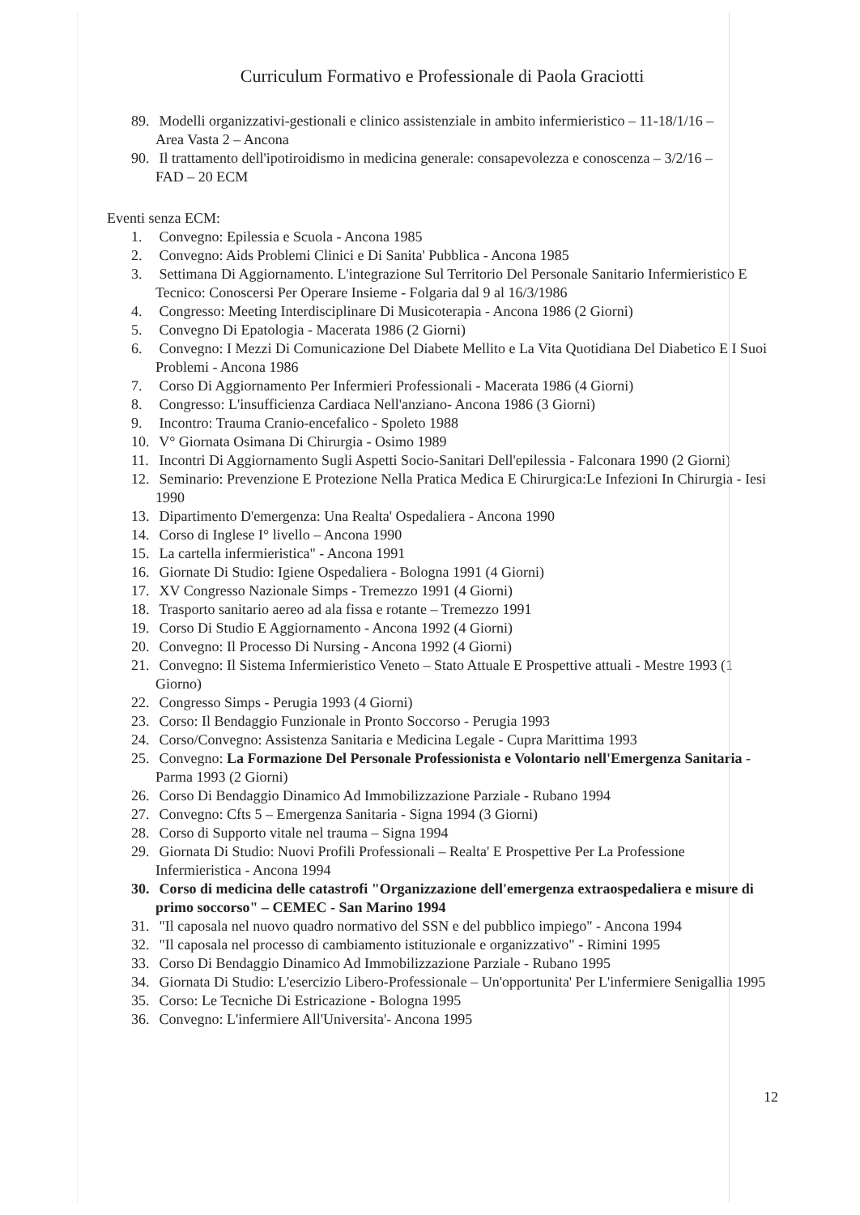Curriculum Formativo e Professionale di Paola Graciotti
89. Modelli organizzativi-gestionali e clinico assistenziale in ambito infermieristico – 11-18/1/16 – Area Vasta 2 – Ancona
90. Il trattamento dell'ipotiroidismo in medicina generale: consapevolezza e conoscenza – 3/2/16 – FAD – 20 ECM
Eventi senza ECM:
1. Convegno: Epilessia e Scuola - Ancona 1985
2. Convegno: Aids Problemi Clinici e Di Sanita' Pubblica - Ancona 1985
3. Settimana Di Aggiornamento. L'integrazione Sul Territorio Del Personale Sanitario Infermieristico E Tecnico: Conoscersi Per Operare Insieme - Folgaria dal 9 al 16/3/1986
4. Congresso: Meeting Interdisciplinare Di Musicoterapia - Ancona 1986 (2 Giorni)
5. Convegno Di Epatologia - Macerata 1986 (2 Giorni)
6. Convegno: I Mezzi Di Comunicazione Del Diabete Mellito e La Vita Quotidiana Del Diabetico E I Suoi Problemi - Ancona 1986
7. Corso Di Aggiornamento Per Infermieri Professionali - Macerata 1986 (4 Giorni)
8. Congresso: L'insufficienza Cardiaca Nell'anziano- Ancona 1986 (3 Giorni)
9. Incontro: Trauma Cranio-encefalico - Spoleto 1988
10. V° Giornata Osimana Di Chirurgia - Osimo 1989
11. Incontri Di Aggiornamento Sugli Aspetti Socio-Sanitari Dell'epilessia - Falconara 1990 (2 Giorni)
12. Seminario: Prevenzione E Protezione Nella Pratica Medica E Chirurgica:Le Infezioni In Chirurgia - Iesi 1990
13. Dipartimento D'emergenza: Una Realta' Ospedaliera - Ancona 1990
14. Corso di Inglese I° livello – Ancona 1990
15. La cartella infermieristica" - Ancona 1991
16. Giornate Di Studio: Igiene Ospedaliera - Bologna 1991 (4 Giorni)
17. XV Congresso Nazionale Simps - Tremezzo 1991 (4 Giorni)
18. Trasporto sanitario aereo ad ala fissa e rotante – Tremezzo 1991
19. Corso Di Studio E Aggiornamento - Ancona 1992 (4 Giorni)
20. Convegno: Il Processo Di Nursing - Ancona 1992 (4 Giorni)
21. Convegno: Il Sistema Infermieristico Veneto – Stato Attuale E Prospettive attuali - Mestre 1993 (1 Giorno)
22. Congresso Simps - Perugia 1993 (4 Giorni)
23. Corso: Il Bendaggio Funzionale in Pronto Soccorso - Perugia 1993
24. Corso/Convegno: Assistenza Sanitaria e Medicina Legale - Cupra Marittima 1993
25. Convegno: La Formazione Del Personale Professionista e Volontario nell'Emergenza Sanitaria - Parma 1993 (2 Giorni)
26. Corso Di Bendaggio Dinamico Ad Immobilizzazione Parziale - Rubano 1994
27. Convegno: Cfts 5 – Emergenza Sanitaria - Signa 1994 (3 Giorni)
28. Corso di Supporto vitale nel trauma – Signa 1994
29. Giornata Di Studio: Nuovi Profili Professionali – Realta' E Prospettive Per La Professione Infermieristica - Ancona 1994
30. Corso di medicina delle catastrofi "Organizzazione dell'emergenza extraospedaliera e misure di primo soccorso" – CEMEC - San Marino 1994
31. "Il caposala nel nuovo quadro normativo del SSN e del pubblico impiego" - Ancona 1994
32. "Il caposala nel processo di cambiamento istituzionale e organizzativo" - Rimini 1995
33. Corso Di Bendaggio Dinamico Ad Immobilizzazione Parziale - Rubano 1995
34. Giornata Di Studio: L'esercizio Libero-Professionale – Un'opportunita' Per L'infermiere Senigallia 1995
35. Corso: Le Tecniche Di Estricazione - Bologna 1995
36. Convegno: L'infermiere All'Universita'- Ancona 1995
12